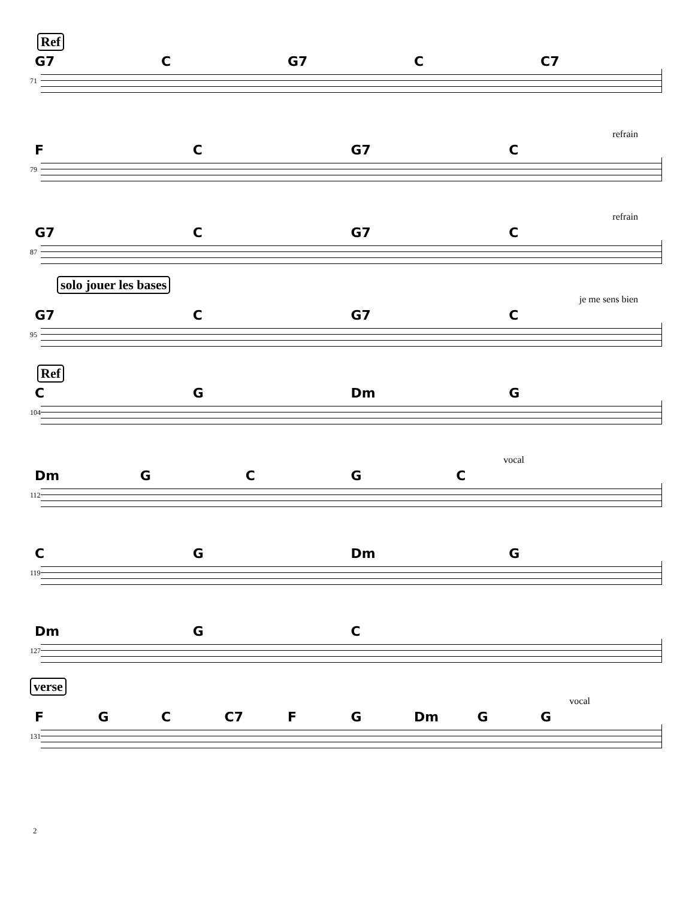Ref
G7 C G7 C C7
71
refrain
F C G7 C
79
refrain
G7 C G7 C
87
solo jouer les bases
je me sens bien
G7 C G7 C
95
Ref
C G Dm G
104
vocal
Dm GCGC
112
C G Dm G
119
Dm G C
127
verse
vocal
F G C C7 F G Dm G G
131
2